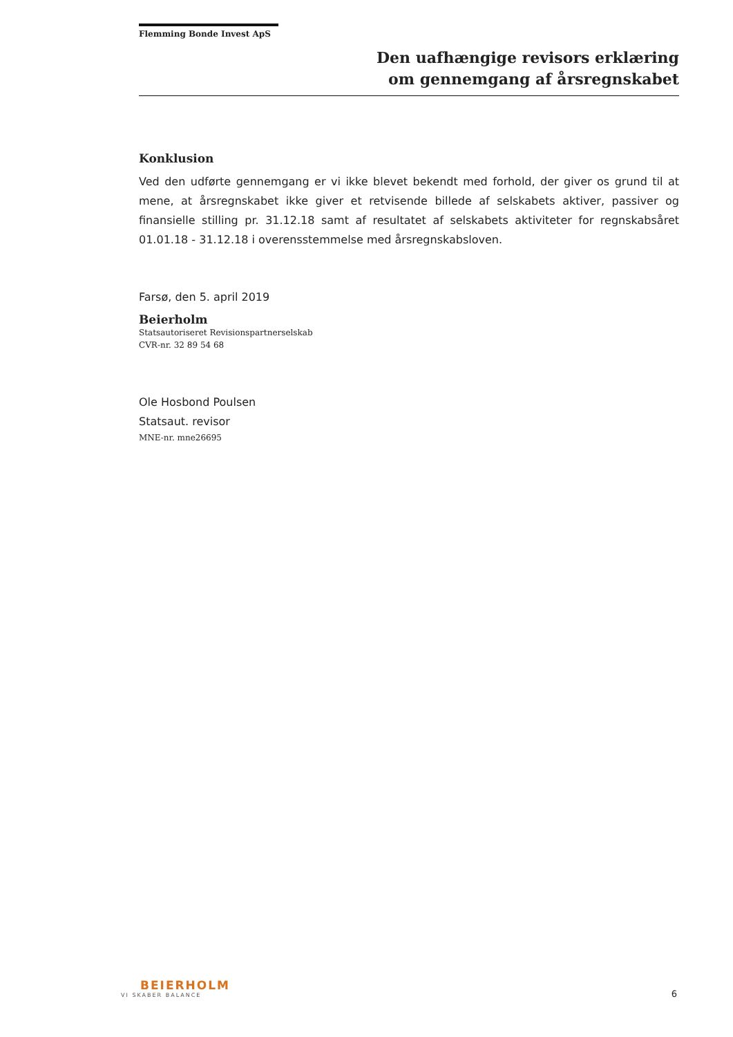Flemming Bonde Invest ApS
Den uafhængige revisors erklæring
om gennemgang af årsregnskabet
Konklusion
Ved den udførte gennemgang er vi ikke blevet bekendt med forhold, der giver os grund til at mene, at årsregnskabet ikke giver et retvisende billede af selskabets aktiver, passiver og finansielle stilling pr. 31.12.18 samt af resultatet af selskabets aktiviteter for regnskabsåret 01.01.18 - 31.12.18 i overensstemmelse med årsregnskabsloven.
Farsø, den 5. april 2019
Beierholm
Statsautoriseret Revisionspartnerselskab
CVR-nr. 32 89 54 68
Ole Hosbond Poulsen
Statsaut. revisor
MNE-nr. mne26695
BEIERHOLM
VI SKABER BALANCE
6